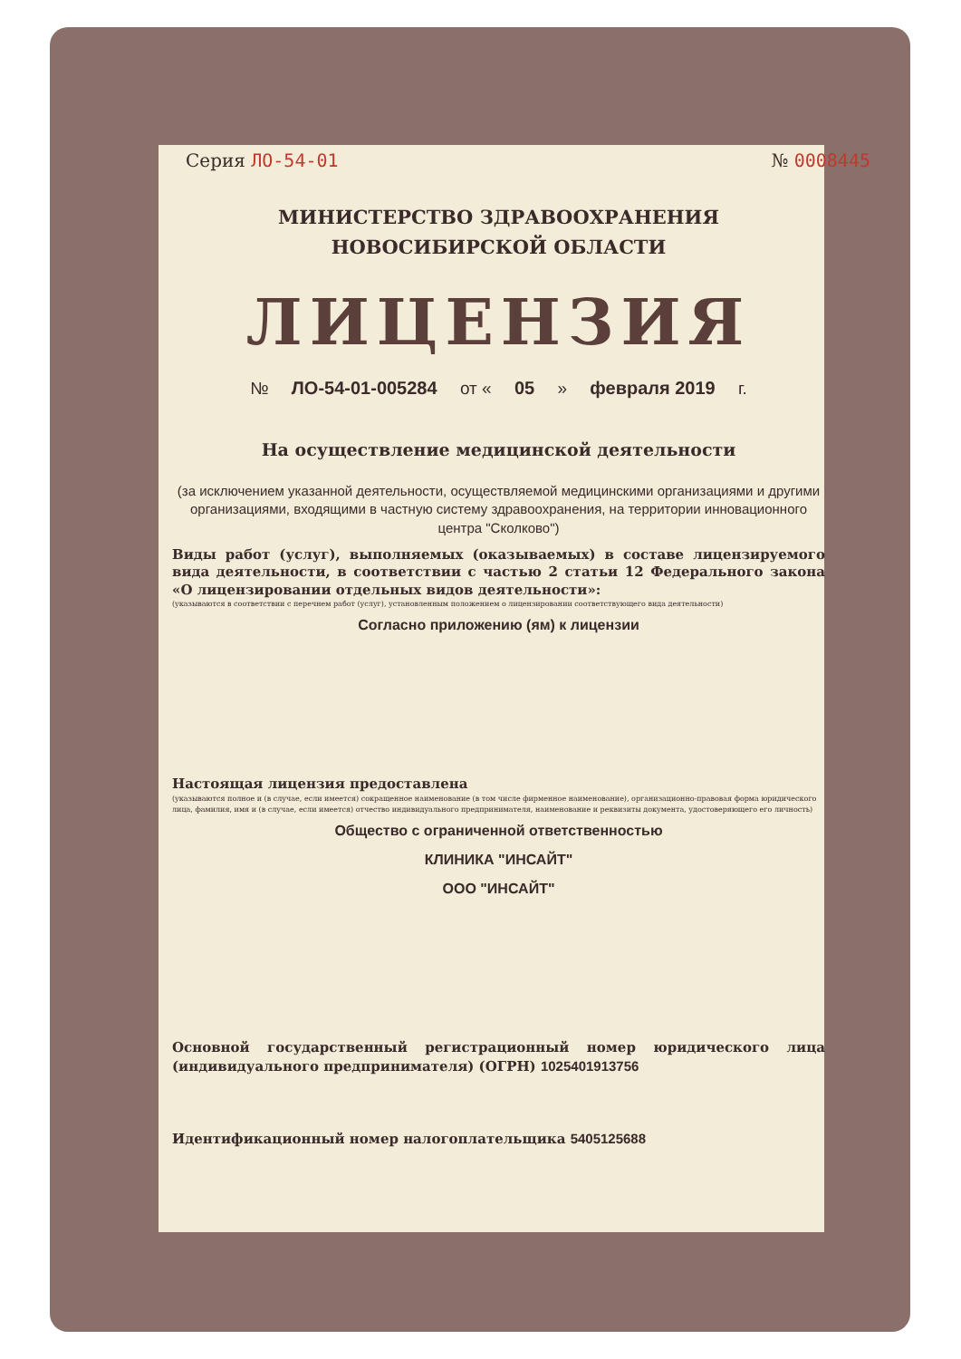Серия ЛО-54-01 № 0008445
МИНИСТЕРСТВО ЗДРАВООХРАНЕНИЯ
НОВОСИБИРСКОЙ ОБЛАСТИ
ЛИЦЕНЗИЯ
№ ЛО-54-01-005284 от « 05 » февраля 2019 г.
На осуществление медицинской деятельности
(за исключением указанной деятельности, осуществляемой медицинскими организациями и другими организациями, входящими в частную систему здравоохранения, на территории инновационного центра "Сколково")
Виды работ (услуг), выполняемых (оказываемых) в составе лицензируемого вида деятельности, в соответствии с частью 2 статьи 12 Федерального закона «О лицензировании отдельных видов деятельности»:
(указываются в соответствии с перечнем работ (услуг), установленным положением о лицензировании соответствующего вида деятельности)
Согласно приложению (ям) к лицензии
Настоящая лицензия предоставлена
(указываются полное и (в случае, если имеется) сокращенное наименование (в том числе фирменное наименование), организационно-правовая форма юридического лица, фамилия, имя и (в случае, если имеется) отчество индивидуального предпринимателя, наименование и реквизиты документа, удостоверяющего его личность)
Общество с ограниченной ответственностью
КЛИНИКА "ИНСАЙТ"
ООО "ИНСАЙТ"
Основной государственный регистрационный номер юридического лица (индивидуального предпринимателя) (ОГРН) 1025401913756
Идентификационный номер налогоплательщика 5405125688